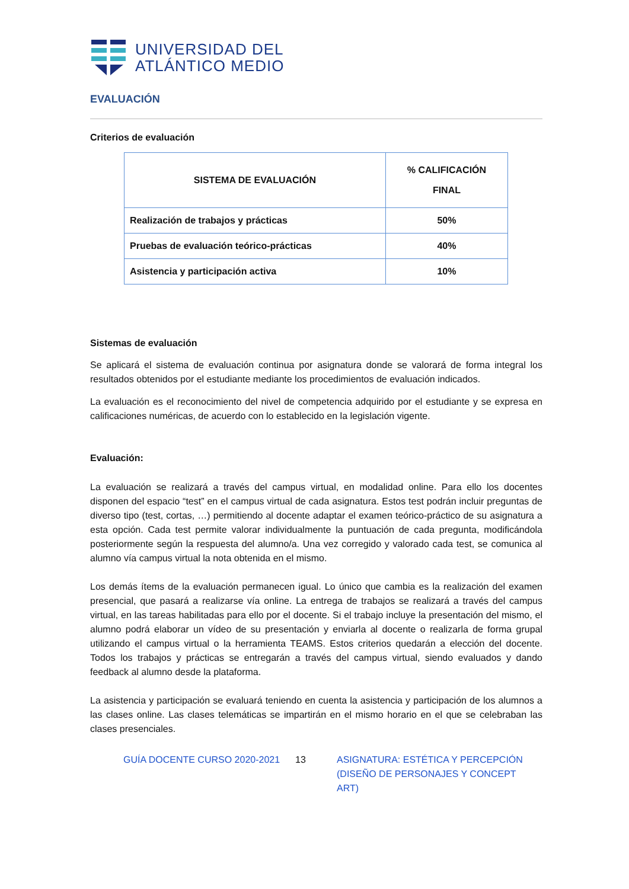UNIVERSIDAD DEL
ATLÁNTICO MEDIO
EVALUACIÓN
Criterios de evaluación
| SISTEMA DE EVALUACIÓN | % CALIFICACIÓN FINAL |
| --- | --- |
| Realización de trabajos y prácticas | 50% |
| Pruebas de evaluación teórico-prácticas | 40% |
| Asistencia y participación activa | 10% |
Sistemas de evaluación
Se aplicará el sistema de evaluación continua por asignatura donde se valorará de forma integral los resultados obtenidos por el estudiante mediante los procedimientos de evaluación indicados.
La evaluación es el reconocimiento del nivel de competencia adquirido por el estudiante y se expresa en calificaciones numéricas, de acuerdo con lo establecido en la legislación vigente.
Evaluación:
La evaluación se realizará a través del campus virtual, en modalidad online. Para ello los docentes disponen del espacio “test” en el campus virtual de cada asignatura. Estos test podrán incluir preguntas de diverso tipo (test, cortas, …) permitiendo al docente adaptar el examen teórico-práctico de su asignatura a esta opción. Cada test permite valorar individualmente la puntuación de cada pregunta, modificándola posteriormente según la respuesta del alumno/a. Una vez corregido y valorado cada test, se comunica al alumno vía campus virtual la nota obtenida en el mismo.
Los demás ítems de la evaluación permanecen igual. Lo único que cambia es la realización del examen presencial, que pasará a realizarse vía online. La entrega de trabajos se realizará a través del campus virtual, en las tareas habilitadas para ello por el docente. Si el trabajo incluye la presentación del mismo, el alumno podrá elaborar un vídeo de su presentación y enviarla al docente o realizarla de forma grupal utilizando el campus virtual o la herramienta TEAMS. Estos criterios quedarán a elección del docente. Todos los trabajos y prácticas se entregarán a través del campus virtual, siendo evaluados y dando feedback al alumno desde la plataforma.
La asistencia y participación se evaluará teniendo en cuenta la asistencia y participación de los alumnos a las clases online. Las clases telemáticas se impartirán en el mismo horario en el que se celebraban las clases presenciales.
GUÍA DOCENTE CURSO 2020-2021 13 ASIGNATURA: ESTÉTICA Y PERCEPCIÓN (DISEÑO DE PERSONAJES Y CONCEPT ART)